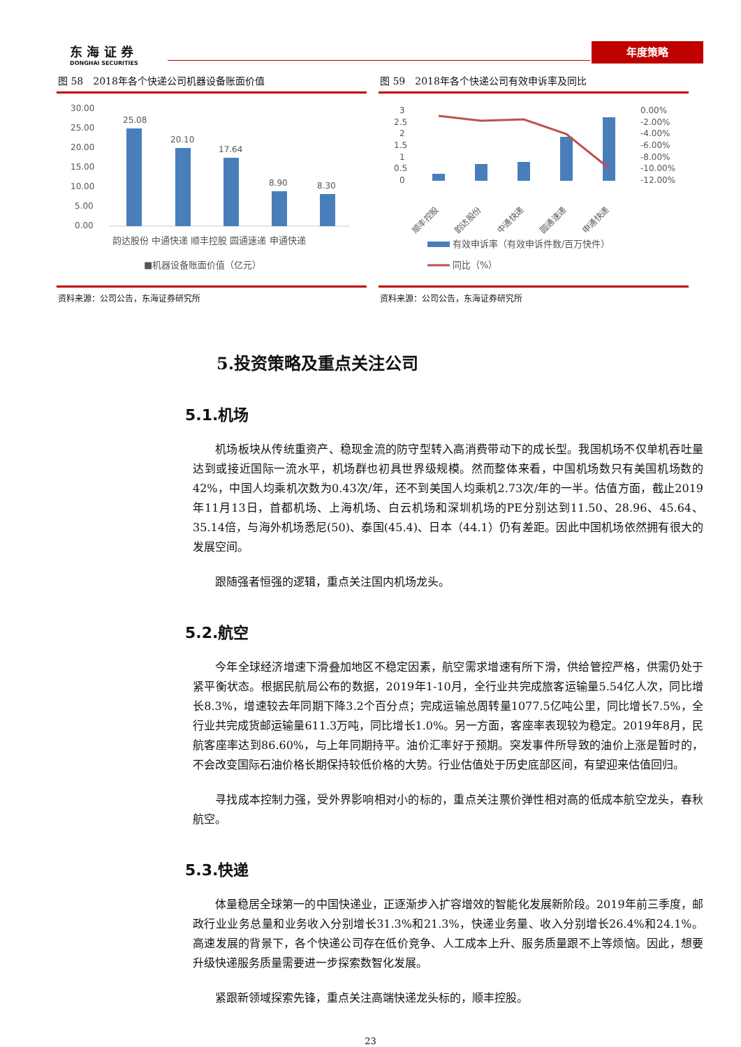东 海 证 券
DONGHAI SECURITIES
年度策略
图 58　2018年各个快递公司机器设备账面价值
30.00
25.00
20.00
15.00
10.00
5.00
0.00
25.08
20.10
17.64
8.90
8.30
韵达股份 中通快递 顺丰控股 圆通速递 申通快递
■机器设备账面价值（亿元）
资料来源：公司公告，东海证券研究所
图 59　2018年各个快递公司有效申诉率及同比
3
2.5
2
1.5
1
0.5
0
0.00%
-2.00%
-4.00%
-6.00%
-8.00%
-10.00%
-12.00%
顺丰控股
韵达股份
中通快递
圆通速递
申通快递
有效申诉率（有效申诉件数/百万快件）
同比（%）
资料来源：公司公告，东海证券研究所
5.投资策略及重点关注公司
5.1.机场
机场板块从传统重资产、稳现金流的防守型转入高消费带动下的成长型。我国机场不仅单机吞吐量达到或接近国际一流水平，机场群也初具世界级规模。然而整体来看，中国机场数只有美国机场数的42%，中国人均乘机次数为0.43次/年，还不到美国人均乘机2.73次/年的一半。估值方面，截止2019年11月13日，首都机场、上海机场、白云机场和深圳机场的PE分别达到11.50、28.96、45.64、35.14倍，与海外机场悉尼(50)、泰国(45.4)、日本（44.1）仍有差距。因此中国机场依然拥有很大的发展空间。
跟随强者恒强的逻辑，重点关注国内机场龙头。
5.2.航空
今年全球经济增速下滑叠加地区不稳定因素，航空需求增速有所下滑，供给管控严格，供需仍处于紧平衡状态。根据民航局公布的数据，2019年1-10月，全行业共完成旅客运输量5.54亿人次，同比增长8.3%，增速较去年同期下降3.2个百分点；完成运输总周转量1077.5亿吨公里，同比增长7.5%，全行业共完成货邮运输量611.3万吨，同比增长1.0%。另一方面，客座率表现较为稳定。2019年8月，民航客座率达到86.60%，与上年同期持平。油价汇率好于预期。突发事件所导致的油价上涨是暂时的，不会改变国际石油价格长期保持较低价格的大势。行业估值处于历史底部区间，有望迎来估值回归。
寻找成本控制力强，受外界影响相对小的标的，重点关注票价弹性相对高的低成本航空龙头，春秋航空。
5.3.快递
体量稳居全球第一的中国快递业，正逐渐步入扩容增效的智能化发展新阶段。2019年前三季度，邮政行业业务总量和业务收入分别增长31.3%和21.3%，快递业务量、收入分别增长26.4%和24.1%。高速发展的背景下，各个快递公司存在低价竞争、人工成本上升、服务质量跟不上等烦恼。因此，想要升级快递服务质量需要进一步探索数智化发展。
紧跟新领域探索先锋，重点关注高端快递龙头标的，顺丰控股。
23